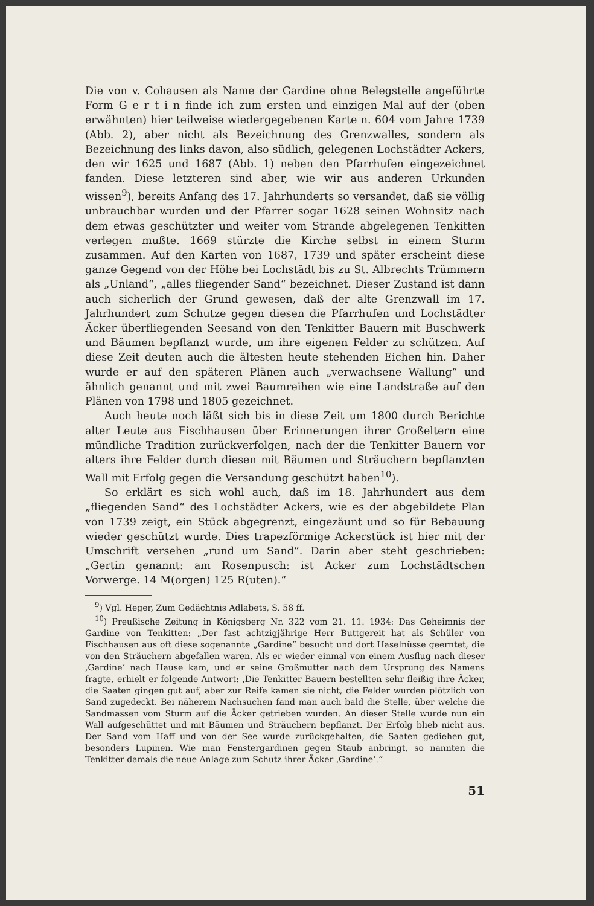Die von v. Cohausen als Name der Gardine ohne Belegstelle angeführte Form G e r t i n finde ich zum ersten und einzigen Mal auf der (oben erwähnten) hier teilweise wiedergegebenen Karte n. 604 vom Jahre 1739 (Abb. 2), aber nicht als Bezeichnung des Grenzwalles, sondern als Bezeichnung des links davon, also südlich, gelegenen Lochstädter Ackers, den wir 1625 und 1687 (Abb. 1) neben den Pfarrhufen eingezeichnet fanden. Diese letzteren sind aber, wie wir aus anderen Urkunden wissen<sup>9</sup>), bereits Anfang des 17. Jahrhunderts so versandet, daß sie völlig unbrauchbar wurden und der Pfarrer sogar 1628 seinen Wohnsitz nach dem etwas geschützter und weiter vom Strande abgelegenen Tenkitten verlegen mußte. 1669 stürzte die Kirche selbst in einem Sturm zusammen. Auf den Karten von 1687, 1739 und später erscheint diese ganze Gegend von der Höhe bei Lochstädt bis zu St. Albrechts Trümmern als „Unland“, „alles fliegender Sand“ bezeichnet. Dieser Zustand ist dann auch sicherlich der Grund gewesen, daß der alte Grenzwall im 17. Jahrhundert zum Schutze gegen diesen die Pfarrhufen und Lochstädter Äcker überfliegenden Seesand von den Tenkitter Bauern mit Buschwerk und Bäumen bepflanzt wurde, um ihre eigenen Felder zu schützen. Auf diese Zeit deuten auch die ältesten heute stehenden Eichen hin. Daher wurde er auf den späteren Plänen auch „verwachsene Wallung“ und ähnlich genannt und mit zwei Baumreihen wie eine Landstraße auf den Plänen von 1798 und 1805 gezeichnet.
Auch heute noch läßt sich bis in diese Zeit um 1800 durch Berichte alter Leute aus Fischhausen über Erinnerungen ihrer Großeltern eine mündliche Tradition zurückverfolgen, nach der die Tenkitter Bauern vor alters ihre Felder durch diesen mit Bäumen und Sträuchern bepflanzten Wall mit Erfolg gegen die Versandung geschützt haben<sup>10</sup>).
So erklärt es sich wohl auch, daß im 18. Jahrhundert aus dem „fliegenden Sand“ des Lochstädter Ackers, wie es der abgebildete Plan von 1739 zeigt, ein Stück abgegrenzt, eingezäunt und so für Bebauung wieder geschützt wurde. Dies trapezförmige Ackerstück ist hier mit der Umschrift versehen „rund um Sand“. Darin aber steht geschrieben: „Gertin genannt: am Rosenpusch: ist Acker zum Lochstädtschen Vorwerge. 14 M(orgen) 125 R(uten).“
<sup>9</sup>) Vgl. Heger, Zum Gedächtnis Adlabets, S. 58 ff.
<sup>10</sup>) Preußische Zeitung in Königsberg Nr. 322 vom 21. 11. 1934: Das Geheimnis der Gardine von Tenkitten: „Der fast achtzigjährige Herr Buttgereit hat als Schüler von Fischhausen aus oft diese sogenannte „Gardine“ besucht und dort Haselnüsse geerntet, die von den Sträuchern abgefallen waren. Als er wieder einmal von einem Ausflug nach dieser ‚Gardine‘ nach Hause kam, und er seine Großmutter nach dem Ursprung des Namens fragte, erhielt er folgende Antwort: ‚Die Tenkitter Bauern bestellten sehr fleißig ihre Äcker, die Saaten gingen gut auf, aber zur Reife kamen sie nicht, die Felder wurden plötzlich von Sand zugedeckt. Bei näherem Nachsuchen fand man auch bald die Stelle, über welche die Sandmassen vom Sturm auf die Äcker getrieben wurden. An dieser Stelle wurde nun ein Wall aufgeschüttet und mit Bäumen und Sträuchern bepflanzt. Der Erfolg blieb nicht aus. Der Sand vom Haff und von der See wurde zurückgehalten, die Saaten gediehen gut, besonders Lupinen. Wie man Fenstergardinen gegen Staub anbringt, so nannten die Tenkitter damals die neue Anlage zum Schutz ihrer Äcker ‚Gardine‘.“
51